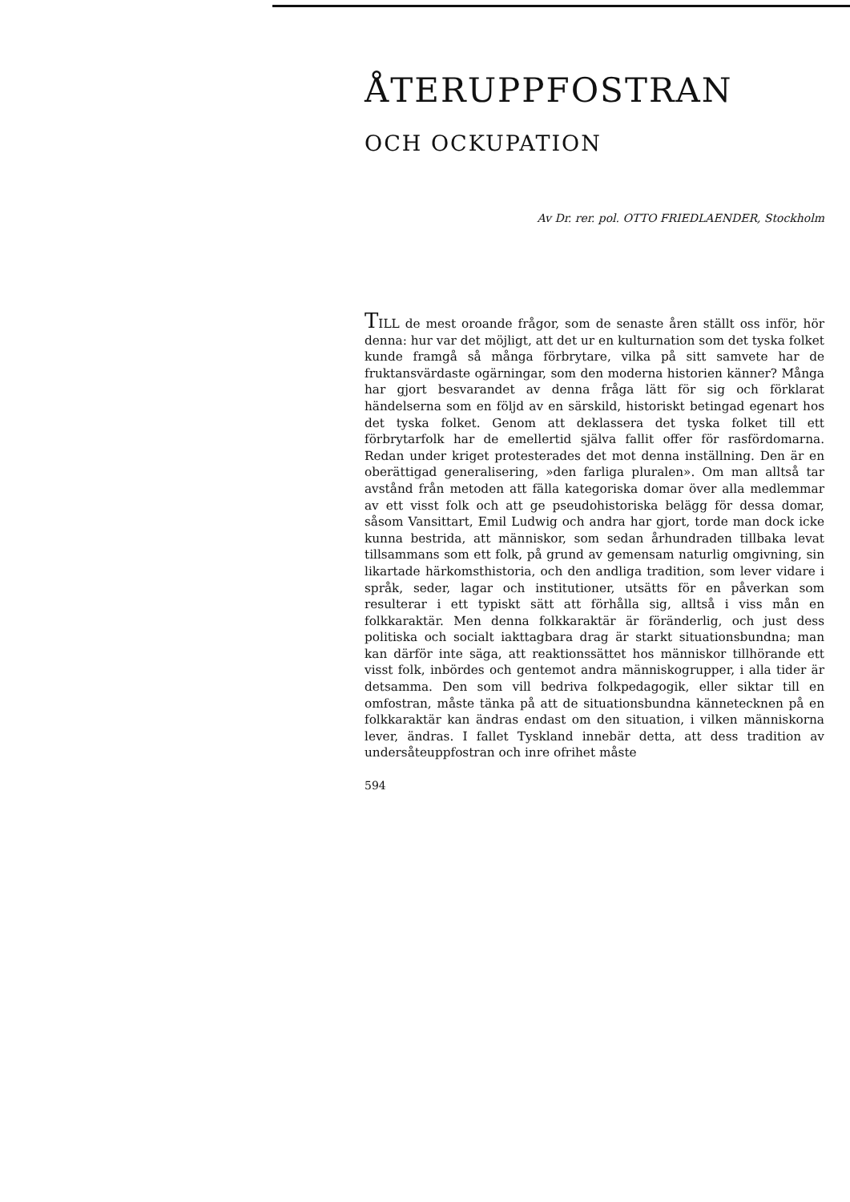ÅTERUPPFOSTRAN
OCH OCKUPATION
Av Dr. rer. pol. OTTO FRIEDLAENDER, Stockholm
TILL de mest oroande frågor, som de senaste åren ställt oss inför, hör denna: hur var det möjligt, att det ur en kulturnation som det tyska folket kunde framgå så många förbrytare, vilka på sitt samvete har de fruktansvärdaste ogärningar, som den moderna historien känner? Många har gjort besvarandet av denna fråga lätt för sig och förklarat händelserna som en följd av en särskild, historiskt betingad egenart hos det tyska folket. Genom att deklassera det tyska folket till ett förbrytarfolk har de emellertid själva fallit offer för rasfördomarna. Redan under kriget protesterades det mot denna inställning. Den är en oberättigad generalisering, »den farliga pluralen». Om man alltså tar avstånd från metoden att fälla kategoriska domar över alla medlemmar av ett visst folk och att ge pseudohistoriska belägg för dessa domar, såsom Vansittart, Emil Ludwig och andra har gjort, torde man dock icke kunna bestrida, att människor, som sedan århundraden tillbaka levat tillsammans som ett folk, på grund av gemensam naturlig omgivning, sin likartade härkomsthistoria, och den andliga tradition, som lever vidare i språk, seder, lagar och institutioner, utsätts för en påverkan som resulterar i ett typiskt sätt att förhålla sig, alltså i viss mån en folkkaraktär. Men denna folkkaraktär är föränderlig, och just dess politiska och socialt iakttagbara drag är starkt situationsbundna; man kan därför inte säga, att reaktionssättet hos människor tillhörande ett visst folk, inbördes och gentemot andra människogrupper, i alla tider är detsamma. Den som vill bedriva folkpedagogik, eller siktar till en omfostran, måste tänka på att de situationsbundna kännetecknen på en folkkaraktär kan ändras endast om den situation, i vilken människorna lever, ändras. I fallet Tyskland innebär detta, att dess tradition av undersåteuppfostran och inre ofrihet måste
594